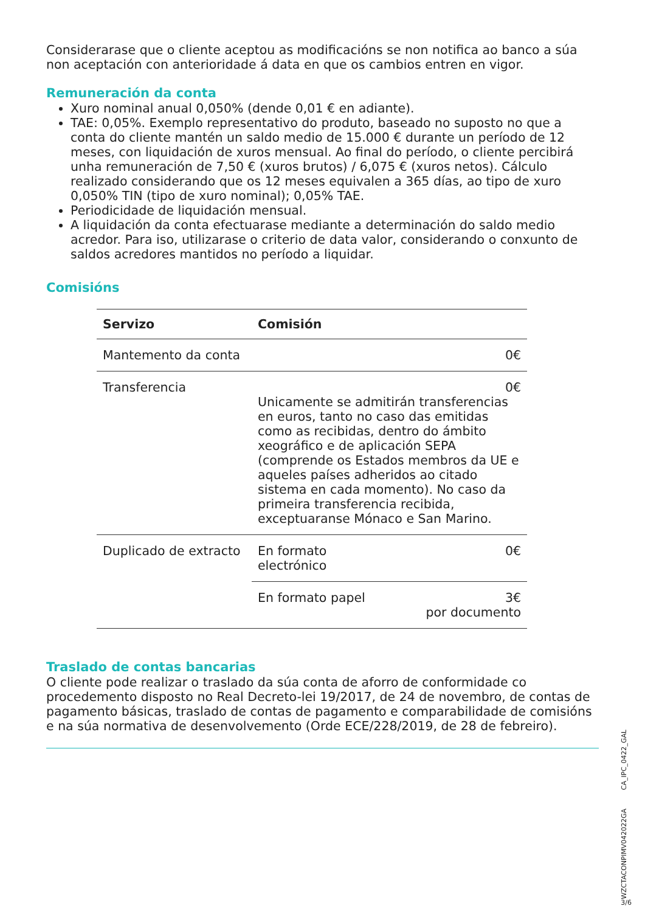Considerarase que o cliente aceptou as modificacións se non notifica ao banco a súa non aceptación con anterioridade á data en que os cambios entren en vigor.
Remuneración da conta
Xuro nominal anual 0,050% (dende 0,01 € en adiante).
TAE: 0,05%. Exemplo representativo do produto, baseado no suposto no que a conta do cliente mantén un saldo medio de 15.000 € durante un período de 12 meses, con liquidación de xuros mensual. Ao final do período, o cliente percibirá unha remuneración de 7,50 € (xuros brutos) / 6,075 € (xuros netos). Cálculo realizado considerando que os 12 meses equivalen a 365 días, ao tipo de xuro 0,050% TIN (tipo de xuro nominal); 0,05% TAE.
Periodicidade de liquidación mensual.
A liquidación da conta efectuarase mediante a determinación do saldo medio acredor. Para iso, utilizarase o criterio de data valor, considerando o conxunto de saldos acredores mantidos no período a liquidar.
Comisións
| Servizo | Comisión | |
| --- | --- | --- |
| Mantemento da conta | | 0€ |
| Transferencia | 0€ Unicamente se admitirán transferencias en euros, tanto no caso das emitidas como as recibidas, dentro do ámbito xeográfico e de aplicación SEPA (comprende os Estados membros da UE e aqueles países adheridos ao citado sistema en cada momento). No caso da primeira transferencia recibida, exceptuaranse Mónaco e San Marino. | |
| Duplicado de extracto | En formato electrónico | 0€ |
| | En formato papel | 3€ por documento |
Traslado de contas bancarias
O cliente pode realizar o traslado da súa conta de aforro de conformidade co procedemento disposto no Real Decreto-lei 19/2017, de 24 de novembro, de contas de pagamento básicas, traslado de contas de pagamento e comparabilidade de comisións e na súa normativa de desenvolvemento (Orde ECE/228/2019, de 28 de febreiro).
CA_IPC_0422_GAL
WZCTACONPIMV042022GA
3/6